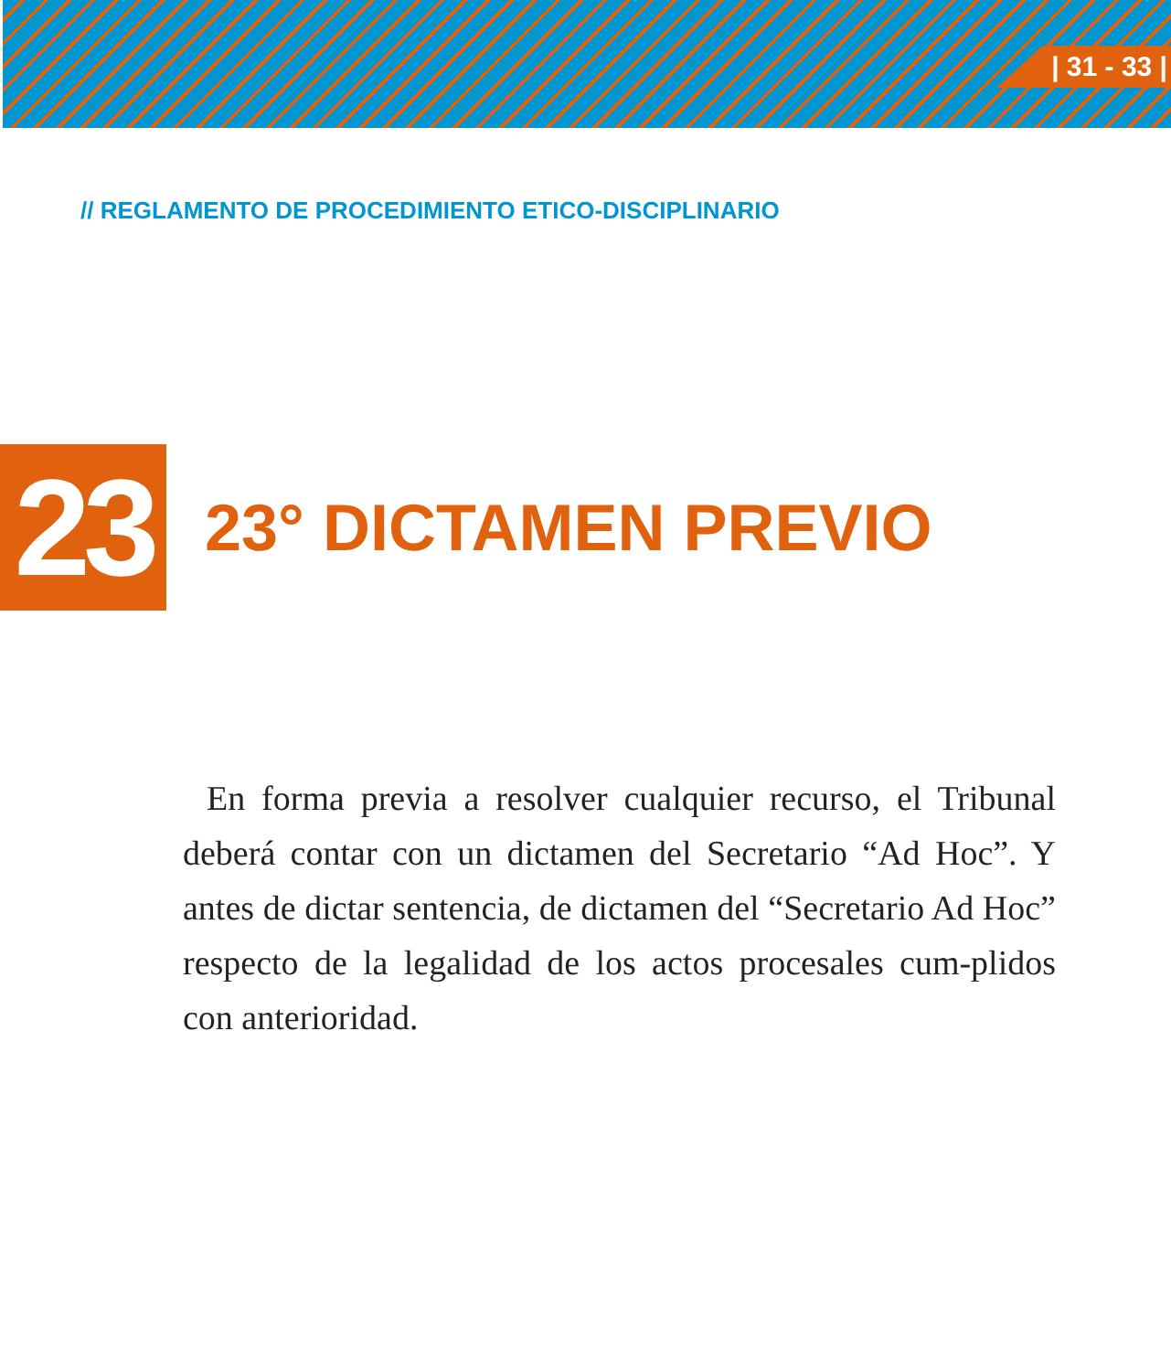| 31 - 33 |
// REGLAMENTO DE PROCEDIMIENTO ETICO-DISCIPLINARIO
23
23° DICTAMEN PREVIO
En forma previa a resolver cualquier recurso, el Tribunal deberá contar con un dictamen del Secretario “Ad Hoc”. Y antes de dictar sentencia, de dictamen del “Secretario Ad Hoc” respecto de la legalidad de los actos procesales cum-plidos con anterioridad.